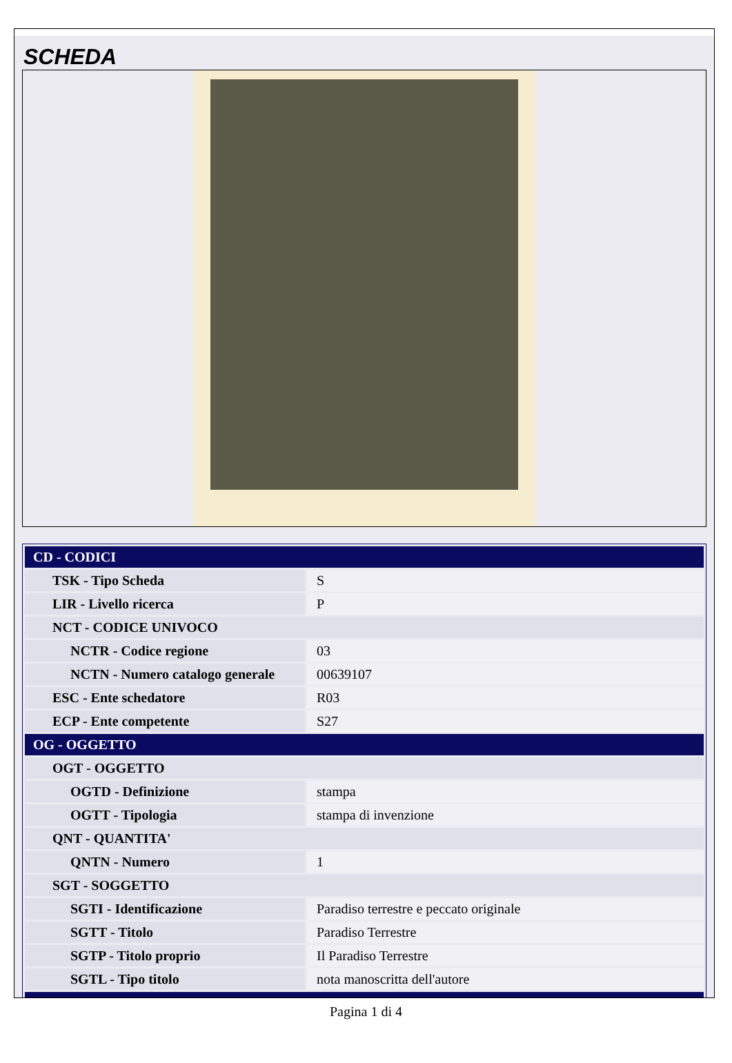SCHEDA
| CD - CODICI | |
| TSK - Tipo Scheda | S |
| LIR - Livello ricerca | P |
| NCT - CODICE UNIVOCO | |
| NCTR - Codice regione | 03 |
| NCTN - Numero catalogo generale | 00639107 |
| ESC - Ente schedatore | R03 |
| ECP - Ente competente | S27 |
| OG - OGGETTO | |
| OGT - OGGETTO | |
| OGTD - Definizione | stampa |
| OGTT - Tipologia | stampa di invenzione |
| QNT - QUANTITA' | |
| QNTN - Numero | 1 |
| SGT - SOGGETTO | |
| SGTI - Identificazione | Paradiso terrestre e peccato originale |
| SGTT - Titolo | Paradiso Terrestre |
| SGTP - Titolo proprio | Il Paradiso Terrestre |
| SGTL - Tipo titolo | nota manoscritta dell'autore |
Pagina 1 di 4